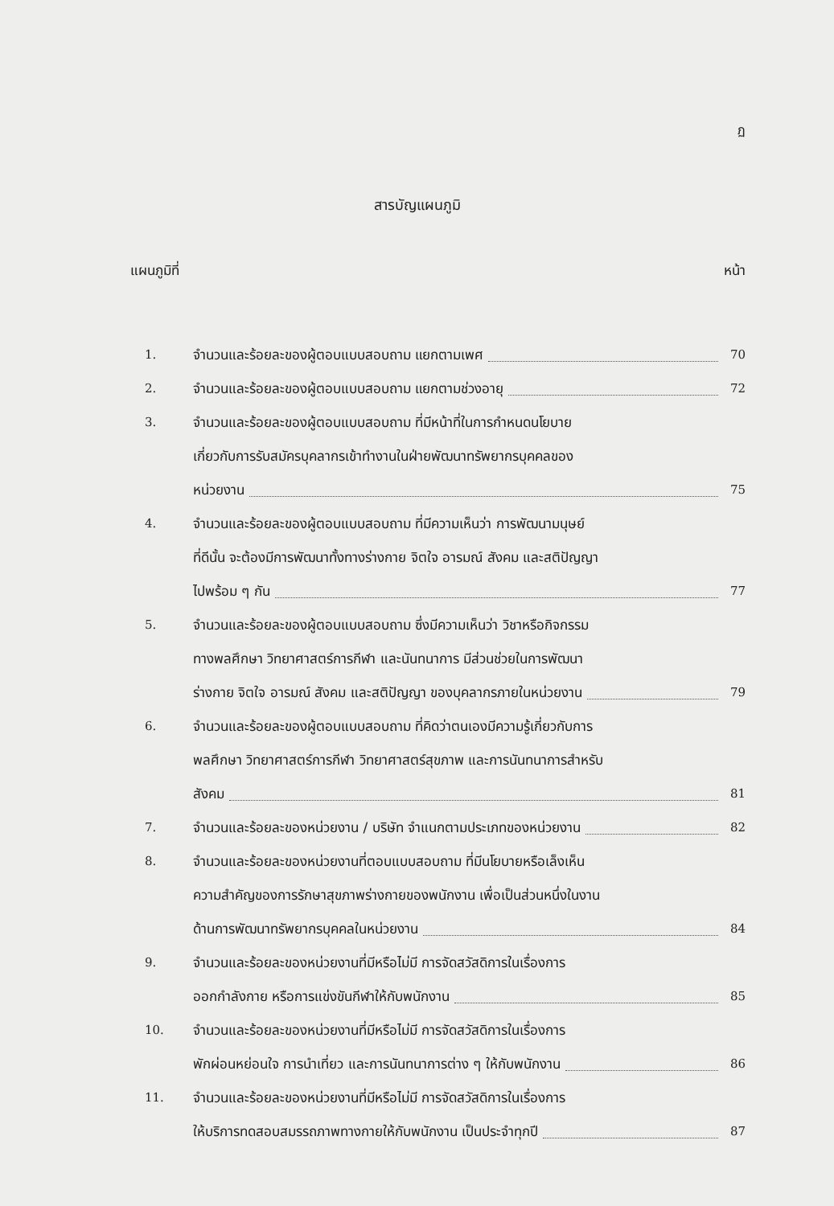ฏ
สารบัญแผนภูมิ
แผนภูมิที่ หน้า
1. จำนวนและร้อยละของผู้ตอบแบบสอบถาม แยกตามเพศ 70
2. จำนวนและร้อยละของผู้ตอบแบบสอบถาม แยกตามช่วงอายุ 72
3. จำนวนและร้อยละของผู้ตอบแบบสอบถาม ที่มีหน้าที่ในการกำหนดนโยบาย
เกี่ยวกับการรับสมัครบุคลากรเข้าทำงานในฝ่ายพัฒนาทรัพยากรบุคคลของ
หน่วยงาน 75
4. จำนวนและร้อยละของผู้ตอบแบบสอบถาม ที่มีความเห็นว่า การพัฒนามนุษย์
ที่ดีนั้น จะต้องมีการพัฒนาทั้งทางร่างกาย จิตใจ อารมณ์ สังคม และสติปัญญา
ไปพร้อม ๆ กัน 77
5. จำนวนและร้อยละของผู้ตอบแบบสอบถาม ซึ่งมีความเห็นว่า วิชาหรือกิจกรรม
ทางพลศึกษา วิทยาศาสตร์การกีฬา และนันทนาการ มีส่วนช่วยในการพัฒนา
ร่างกาย จิตใจ อารมณ์ สังคม และสติปัญญา ของบุคลากรภายในหน่วยงาน 79
6. จำนวนและร้อยละของผู้ตอบแบบสอบถาม ที่คิดว่าตนเองมีความรู้เกี่ยวกับการ
พลศึกษา วิทยาศาสตร์การกีฬา วิทยาศาสตร์สุขภาพ และการนันทนาการสำหรับ
สังคม 81
7. จำนวนและร้อยละของหน่วยงาน / บริษัท จำแนกตามประเภทของหน่วยงาน 82
8. จำนวนและร้อยละของหน่วยงานที่ตอบแบบสอบถาม ที่มีนโยบายหรือเล็งเห็น
ความสำคัญของการรักษาสุขภาพร่างกายของพนักงาน เพื่อเป็นส่วนหนึ่งในงาน
ด้านการพัฒนาทรัพยากรบุคคลในหน่วยงาน 84
9. จำนวนและร้อยละของหน่วยงานที่มีหรือไม่มี การจัดสวัสดิการในเรื่องการ
ออกกำลังกาย หรือการแข่งขันกีฬาให้กับพนักงาน 85
10. จำนวนและร้อยละของหน่วยงานที่มีหรือไม่มี การจัดสวัสดิการในเรื่องการ
พักผ่อนหย่อนใจ การนำเที่ยว และการนันทนาการต่าง ๆ ให้กับพนักงาน 86
11. จำนวนและร้อยละของหน่วยงานที่มีหรือไม่มี การจัดสวัสดิการในเรื่องการ
ให้บริการทดสอบสมรรถภาพทางกายให้กับพนักงาน เป็นประจำทุกปี 87